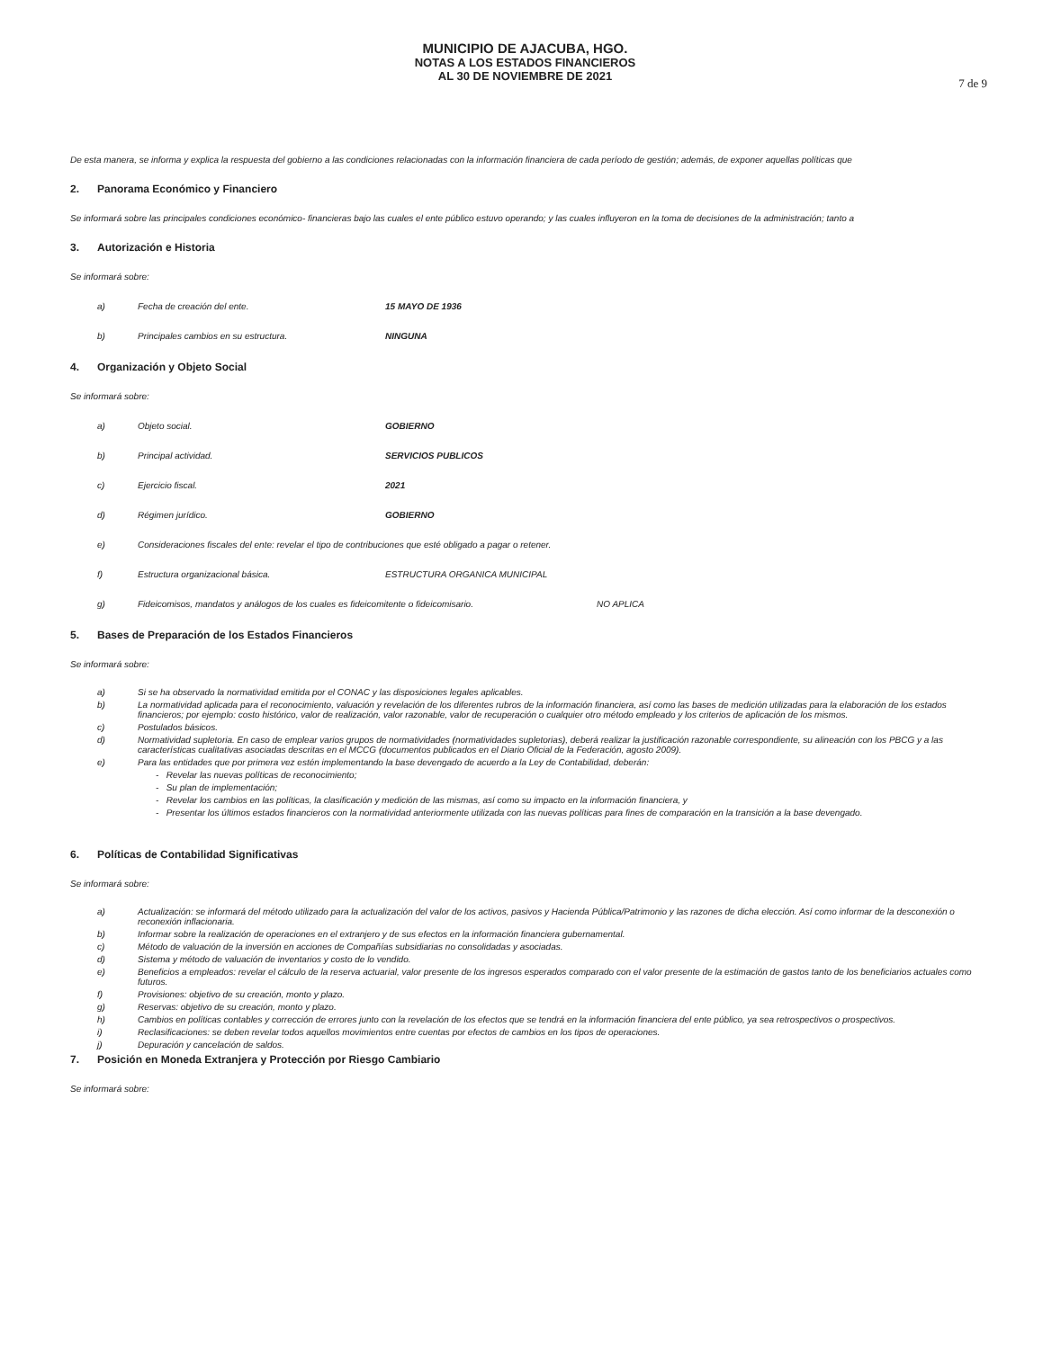MUNICIPIO DE AJACUBA, HGO.
NOTAS A LOS ESTADOS FINANCIEROS
AL 30 DE NOVIEMBRE DE 2021
7 de 9
De esta manera, se informa y explica la respuesta del gobierno a las condiciones relacionadas con la información financiera de cada período de gestión; además, de exponer aquellas políticas que
2. Panorama Económico y Financiero
Se informará sobre las principales condiciones económico- financieras bajo las cuales el ente público estuvo operando; y las cuales influyeron en la toma de decisiones de la administración; tanto a
3. Autorización e Historia
Se informará sobre:
a) Fecha de creación del ente. 15 MAYO DE 1936
b) Principales cambios en su estructura. NINGUNA
4. Organización y Objeto Social
Se informará sobre:
a) Objeto social. GOBIERNO
b) Principal actividad. SERVICIOS PUBLICOS
c) Ejercicio fiscal. 2021
d) Régimen jurídico. GOBIERNO
e) Consideraciones fiscales del ente: revelar el tipo de contribuciones que esté obligado a pagar o retener.
f) Estructura organizacional básica. ESTRUCTURA ORGANICA MUNICIPAL
g) Fideicomisos, mandatos y análogos de los cuales es fideicomitente o fideicomisario. NO APLICA
5. Bases de Preparación de los Estados Financieros
Se informará sobre:
a) Si se ha observado la normatividad emitida por el CONAC y las disposiciones legales aplicables.
b) La normatividad aplicada para el reconocimiento, valuación y revelación de los diferentes rubros de la información financiera, así como las bases de medición utilizadas para la elaboración de los estados financieros; por ejemplo: costo histórico, valor de realización, valor razonable, valor de recuperación o cualquier otro método empleado y los criterios de aplicación de los mismos.
c) Postulados básicos.
d) Normatividad supletoria. En caso de emplear varios grupos de normatividades (normatividades supletorias), deberá realizar la justificación razonable correspondiente, su alineación con los PBCG y a las características cualitativas asociadas descritas en el MCCG (documentos publicados en el Diario Oficial de la Federación, agosto 2009).
e) Para las entidades que por primera vez estén implementando la base devengado de acuerdo a la Ley de Contabilidad, deberán:
- Revelar las nuevas políticas de reconocimiento;
- Su plan de implementación;
- Revelar los cambios en las políticas, la clasificación y medición de las mismas, así como su impacto en la información financiera, y
- Presentar los últimos estados financieros con la normatividad anteriormente utilizada con las nuevas políticas para fines de comparación en la transición a la base devengado.
6. Políticas de Contabilidad Significativas
Se informará sobre:
a) Actualización: se informará del método utilizado para la actualización del valor de los activos, pasivos y Hacienda Pública/Patrimonio y las razones de dicha elección. Así como informar de la desconexión o reconexión inflacionaria.
b) Informar sobre la realización de operaciones en el extranjero y de sus efectos en la información financiera gubernamental.
c) Método de valuación de la inversión en acciones de Compañías subsidiarias no consolidadas y asociadas.
d) Sistema y método de valuación de inventarios y costo de lo vendido.
e) Beneficios a empleados: revelar el cálculo de la reserva actuarial, valor presente de los ingresos esperados comparado con el valor presente de la estimación de gastos tanto de los beneficiarios actuales como futuros.
f) Provisiones: objetivo de su creación, monto y plazo.
g) Reservas: objetivo de su creación, monto y plazo.
h) Cambios en políticas contables y corrección de errores junto con la revelación de los efectos que se tendrá en la información financiera del ente público, ya sea retrospectivos o prospectivos.
i) Reclasificaciones: se deben revelar todos aquellos movimientos entre cuentas por efectos de cambios en los tipos de operaciones.
j) Depuración y cancelación de saldos.
7. Posición en Moneda Extranjera y Protección por Riesgo Cambiario
Se informará sobre: